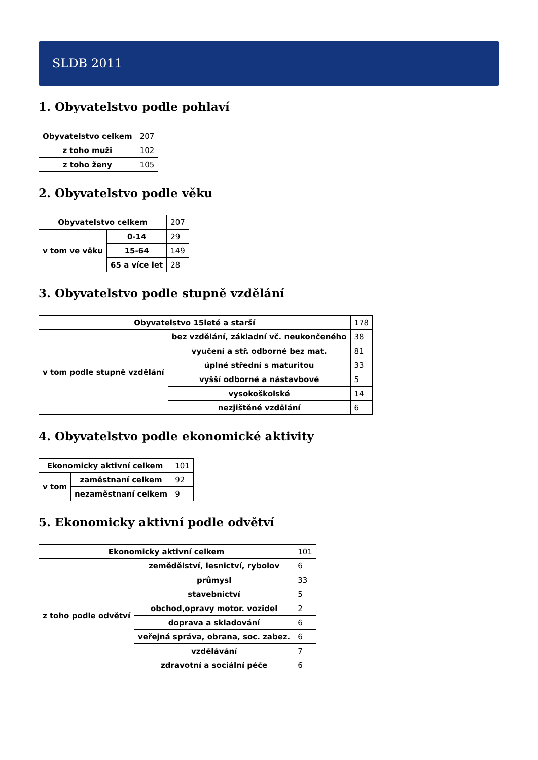SLDB 2011
1. Obyvatelstvo podle pohlaví
| Obyvatelstvo celkem | 207 |
| z toho muži | 102 |
| z toho ženy | 105 |
2. Obyvatelstvo podle věku
| Obyvatelstvo celkem | | 207 |
| v tom ve věku | 0-14 | 29 |
| | 15-64 | 149 |
| | 65 a více let | 28 |
3. Obyvatelstvo podle stupně vzdělání
| Obyvatelstvo 15leté a starší | | 178 |
| v tom podle stupně vzdělání | bez vzdělání, základní vč. neukončeného | 38 |
| | vyučení a stř. odborné bez mat. | 81 |
| | úplné střední s maturitou | 33 |
| | vyšší odborné a nástavbové | 5 |
| | vysokoškolské | 14 |
| | nezjištěné vzdělání | 6 |
4. Obyvatelstvo podle ekonomické aktivity
| Ekonomicky aktivní celkem | | 101 |
| v tom | zaměstnaní celkem | 92 |
| | nezaměstnaní celkem | 9 |
5. Ekonomicky aktivní podle odvětví
| Ekonomicky aktivní celkem | | 101 |
| z toho podle odvětví | zemědělství, lesnictví, rybolov | 6 |
| | průmysl | 33 |
| | stavebnictví | 5 |
| | obchod,opravy motor. vozidel | 2 |
| | doprava a skladování | 6 |
| | veřejná správa, obrana, soc. zabez. | 6 |
| | vzdělávání | 7 |
| | zdravotní a sociální péče | 6 |